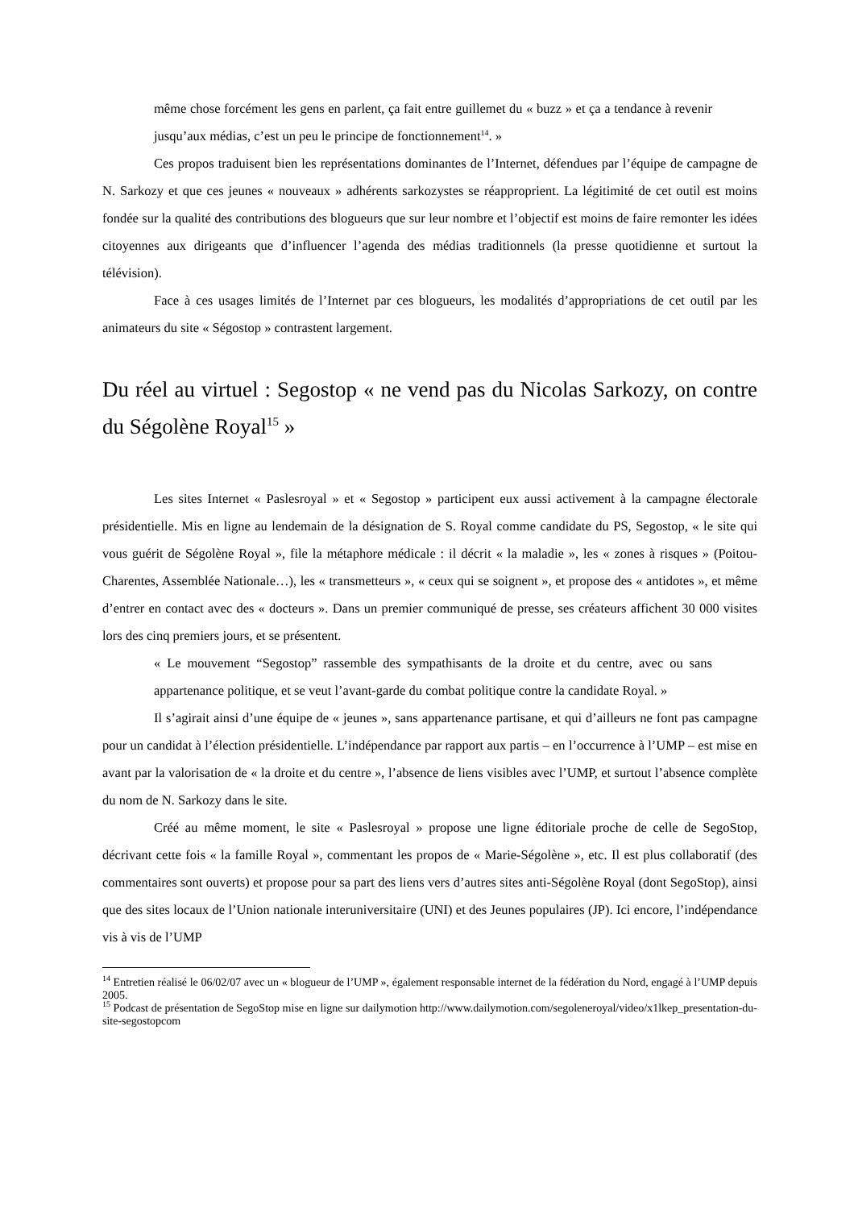même chose forcément les gens en parlent, ça fait entre guillemet du « buzz » et ça a tendance à revenir jusqu’aux médias, c’est un peu le principe de fonctionnement<sup>14</sup>. »
Ces propos traduisent bien les représentations dominantes de l’Internet, défendues par l’équipe de campagne de N. Sarkozy et que ces jeunes « nouveaux » adhérents sarkozystes se réapproprient. La légitimité de cet outil est moins fondée sur la qualité des contributions des blogueurs que sur leur nombre et l’objectif est moins de faire remonter les idées citoyennes aux dirigeants que d’influencer l’agenda des médias traditionnels (la presse quotidienne et surtout la télévision).
Face à ces usages limités de l’Internet par ces blogueurs, les modalités d’appropriations de cet outil par les animateurs du site « Ségostop » contrastent largement.
Du réel au virtuel : Segostop « ne vend pas du Nicolas Sarkozy, on contre du Ségolène Royal<sup>15</sup> »
Les sites Internet « Paslesroyal » et « Segostop » participent eux aussi activement à la campagne électorale présidentielle. Mis en ligne au lendemain de la désignation de S. Royal comme candidate du PS, Segostop, « le site qui vous guérit de Ségolène Royal », file la métaphore médicale : il décrit « la maladie », les « zones à risques » (Poitou-Charentes, Assemblée Nationale…), les « transmetteurs », « ceux qui se soignent », et propose des « antidotes », et même d’entrer en contact avec des « docteurs ». Dans un premier communiqué de presse, ses créateurs affichent 30 000 visites lors des cinq premiers jours, et se présentent.
« Le mouvement “Segostop” rassemble des sympathisants de la droite et du centre, avec ou sans appartenance politique, et se veut l’avant-garde du combat politique contre la candidate Royal. »
Il s’agirait ainsi d’une équipe de « jeunes », sans appartenance partisane, et qui d’ailleurs ne font pas campagne pour un candidat à l’élection présidentielle. L’indépendance par rapport aux partis – en l’occurrence à l’UMP – est mise en avant par la valorisation de « la droite et du centre », l’absence de liens visibles avec l’UMP, et surtout l’absence complète du nom de N. Sarkozy dans le site.
Créé au même moment, le site « Paslesroyal » propose une ligne éditoriale proche de celle de SegoStop, décrivant cette fois « la famille Royal », commentant les propos de « Marie-Ségolène », etc. Il est plus collaboratif (des commentaires sont ouverts) et propose pour sa part des liens vers d’autres sites anti-Ségolène Royal (dont SegoStop), ainsi que des sites locaux de l’Union nationale interuniversitaire (UNI) et des Jeunes populaires (JP). Ici encore, l’indépendance vis à vis de l’UMP
<sup>14</sup> Entretien réalisé le 06/02/07 avec un « blogueur de l’UMP », également responsable internet de la fédération du Nord, engagé à l’UMP depuis 2005.
<sup>15</sup> Podcast de présentation de SegoStop mise en ligne sur dailymotion http://www.dailymotion.com/segoleneroyal/video/x1lkep_presentation-du-site-segostopcom